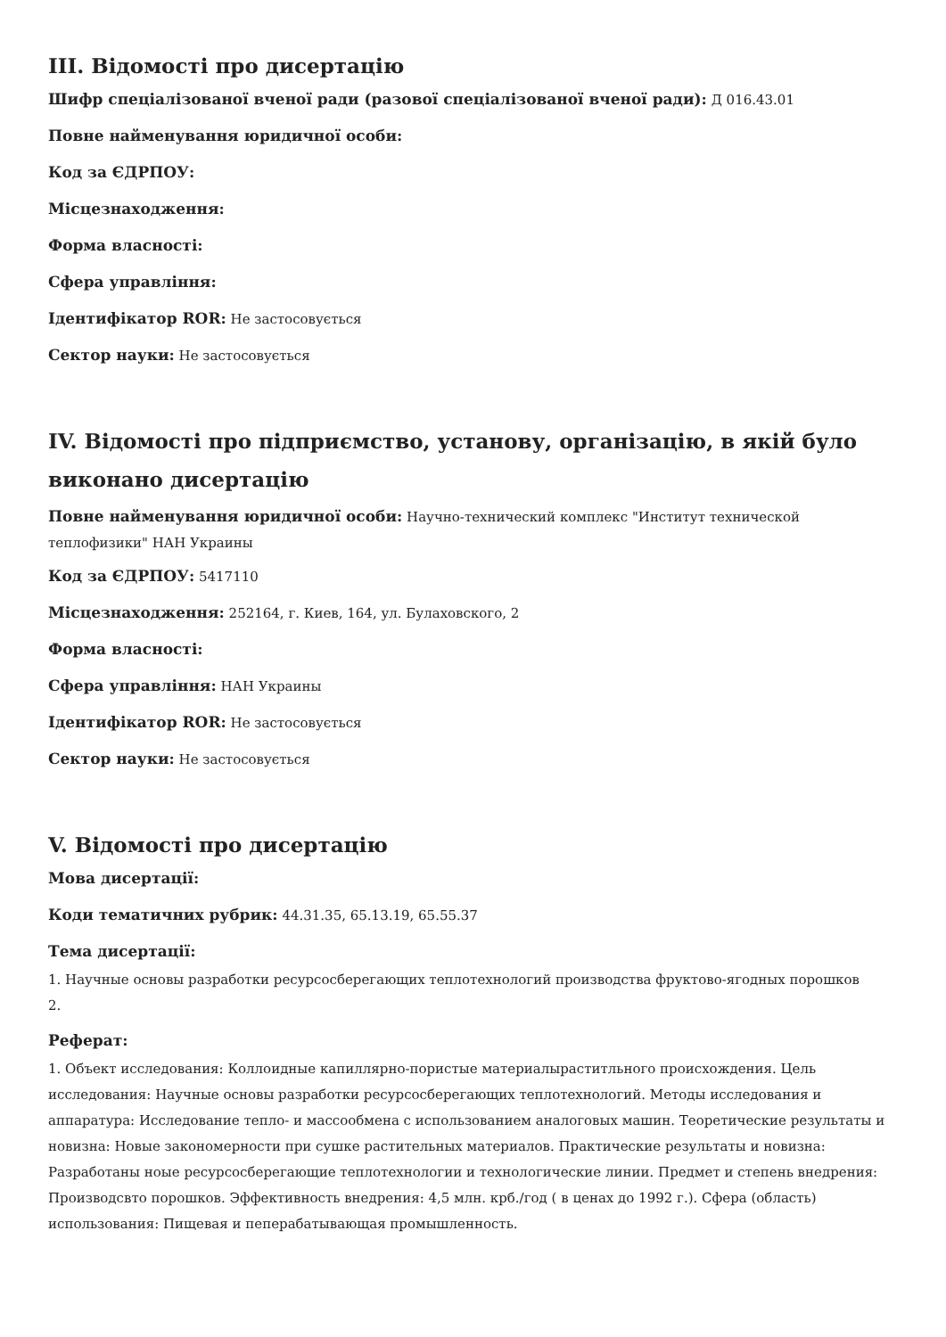III. Відомості про дисертацію
Шифр спеціалізованої вченої ради (разової спеціалізованої вченої ради): Д 016.43.01
Повне найменування юридичної особи:
Код за ЄДРПОУ:
Місцезнаходження:
Форма власності:
Сфера управління:
Ідентифікатор ROR: Не застосовується
Сектор науки: Не застосовується
IV. Відомості про підприємство, установу, організацію, в якій було виконано дисертацію
Повне найменування юридичної особи: Научно-технический комплекс "Институт технической теплофизики" НАН Украины
Код за ЄДРПОУ: 5417110
Місцезнаходження: 252164, г. Киев, 164, ул. Булаховского, 2
Форма власності:
Сфера управління: НАН Украины
Ідентифікатор ROR: Не застосовується
Сектор науки: Не застосовується
V. Відомості про дисертацію
Мова дисертації:
Коди тематичних рубрик: 44.31.35, 65.13.19, 65.55.37
Тема дисертації:
1. Научные основы разработки ресурсосберегающих теплотехнологий производства фруктово-ягодных порошков
2.
Реферат:
1. Объект исследования: Коллоидные капиллярно-пористые материалыраститльного происхождения. Цель исследования: Научные основы разработки ресурсосберегающих теплотехнологий. Методы исследования и аппаратура: Исследование тепло- и массообмена с использованием аналоговых машин. Теоретические результаты и новизна: Новые закономерности при сушке растительных материалов. Практические результаты и новизна: Разработаны ноые ресурсосберегающие теплотехнологии и технологические линии. Предмет и степень внедрения: Производсвто порошков. Эффективность внедрения: 4,5 млн. крб./год ( в ценах до 1992 г.). Сфера (область) использования: Пищевая и пеперабатывающая промышленность.